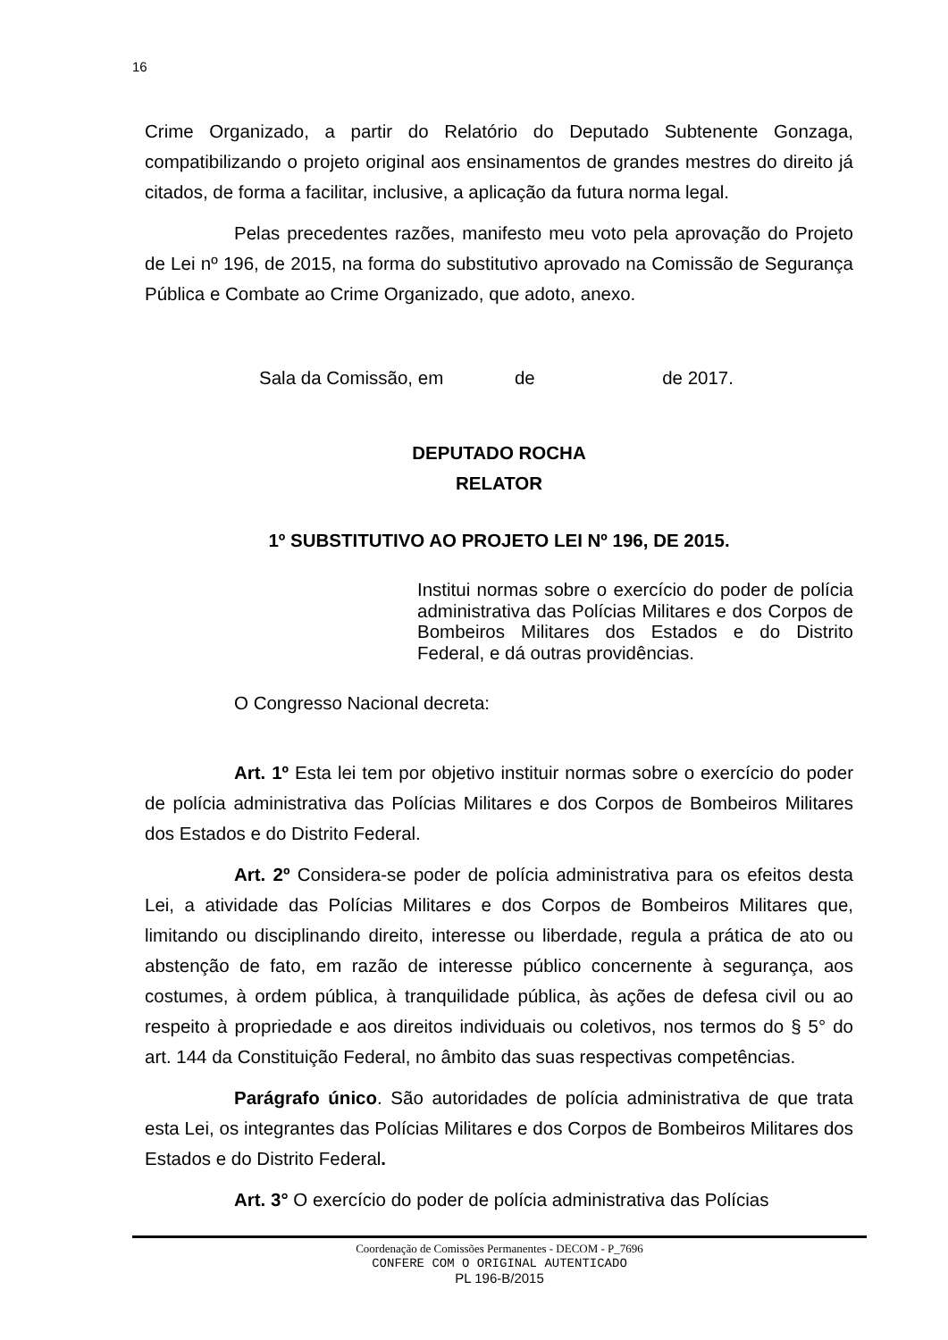16
Crime Organizado, a partir do Relatório do Deputado Subtenente Gonzaga, compatibilizando o projeto original aos ensinamentos de grandes mestres do direito já citados, de forma a facilitar, inclusive, a aplicação da futura norma legal.
Pelas precedentes razões, manifesto meu voto pela aprovação do Projeto de Lei nº 196, de 2015, na forma do substitutivo aprovado na Comissão de Segurança Pública e Combate ao Crime Organizado, que adoto, anexo.
Sala da Comissão, em de de 2017.
DEPUTADO ROCHA
RELATOR
1º SUBSTITUTIVO AO PROJETO LEI Nº 196, DE 2015.
Institui normas sobre o exercício do poder de polícia administrativa das Polícias Militares e dos Corpos de Bombeiros Militares dos Estados e do Distrito Federal, e dá outras providências.
O Congresso Nacional decreta:
Art. 1º Esta lei tem por objetivo instituir normas sobre o exercício do poder de polícia administrativa das Polícias Militares e dos Corpos de Bombeiros Militares dos Estados e do Distrito Federal.
Art. 2º Considera-se poder de polícia administrativa para os efeitos desta Lei, a atividade das Polícias Militares e dos Corpos de Bombeiros Militares que, limitando ou disciplinando direito, interesse ou liberdade, regula a prática de ato ou abstenção de fato, em razão de interesse público concernente à segurança, aos costumes, à ordem pública, à tranquilidade pública, às ações de defesa civil ou ao respeito à propriedade e aos direitos individuais ou coletivos, nos termos do § 5° do art. 144 da Constituição Federal, no âmbito das suas respectivas competências.
Parágrafo único. São autoridades de polícia administrativa de que trata esta Lei, os integrantes das Polícias Militares e dos Corpos de Bombeiros Militares dos Estados e do Distrito Federal.
Art. 3° O exercício do poder de polícia administrativa das Polícias
Coordenação de Comissões Permanentes - DECOM - P_7696
CONFERE COM O ORIGINAL AUTENTICADO
PL 196-B/2015